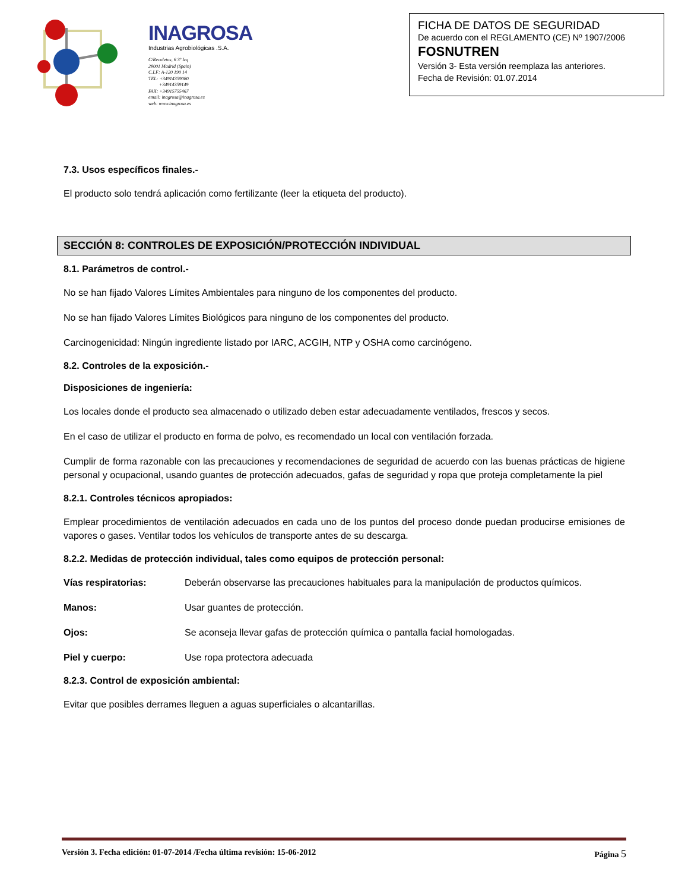INAGROSA
Industrias Agrobiológicas .S.A.
C/Recoletos, 6 3º Izq
28001 Madrid (Spain)
C.I.F: A-120 190 14
TEL: +34914359080
+34914359149
FAX: +34915755467
email: inagrosa@inagrosa.es
web: www.inagrosa.es
FICHA DE DATOS DE SEGURIDAD
De acuerdo con el REGLAMENTO (CE) Nº 1907/2006
FOSNUTREN
Versión 3- Esta versión reemplaza las anteriores.
Fecha de Revisión: 01.07.2014
7.3. Usos específicos finales.-
El producto solo tendrá aplicación como fertilizante (leer la etiqueta del producto).
SECCIÓN 8: CONTROLES DE EXPOSICIÓN/PROTECCIÓN INDIVIDUAL
8.1. Parámetros de control.-
No se han fijado Valores Límites Ambientales para ninguno de los componentes del producto.
No se han fijado Valores Límites Biológicos para ninguno de los componentes del producto.
Carcinogenicidad: Ningún ingrediente listado por IARC, ACGIH, NTP y OSHA como carcinógeno.
8.2. Controles de la exposición.-
Disposiciones de ingeniería:
Los locales donde el producto sea almacenado o utilizado deben estar adecuadamente ventilados, frescos y secos.
En el caso de utilizar el producto en forma de polvo, es recomendado un local con ventilación forzada.
Cumplir de forma razonable con las precauciones y recomendaciones de seguridad de acuerdo con las buenas prácticas de higiene personal y ocupacional, usando guantes de protección adecuados, gafas de seguridad y ropa que proteja completamente la piel
8.2.1. Controles técnicos apropiados:
Emplear procedimientos de ventilación adecuados en cada uno de los puntos del proceso donde puedan producirse emisiones de vapores o gases. Ventilar todos los vehículos de transporte antes de su descarga.
8.2.2. Medidas de protección individual, tales como equipos de protección personal:
Vías respiratorias: Deberán observarse las precauciones habituales para la manipulación de productos químicos.
Manos: Usar guantes de protección.
Ojos: Se aconseja llevar gafas de protección química o pantalla facial homologadas.
Piel y cuerpo: Use ropa protectora adecuada
8.2.3. Control de exposición ambiental:
Evitar que posibles derrames lleguen a aguas superficiales o alcantarillas.
Versión 3. Fecha edición: 01-07-2014 /Fecha última revisión: 15-06-2012 Página 5